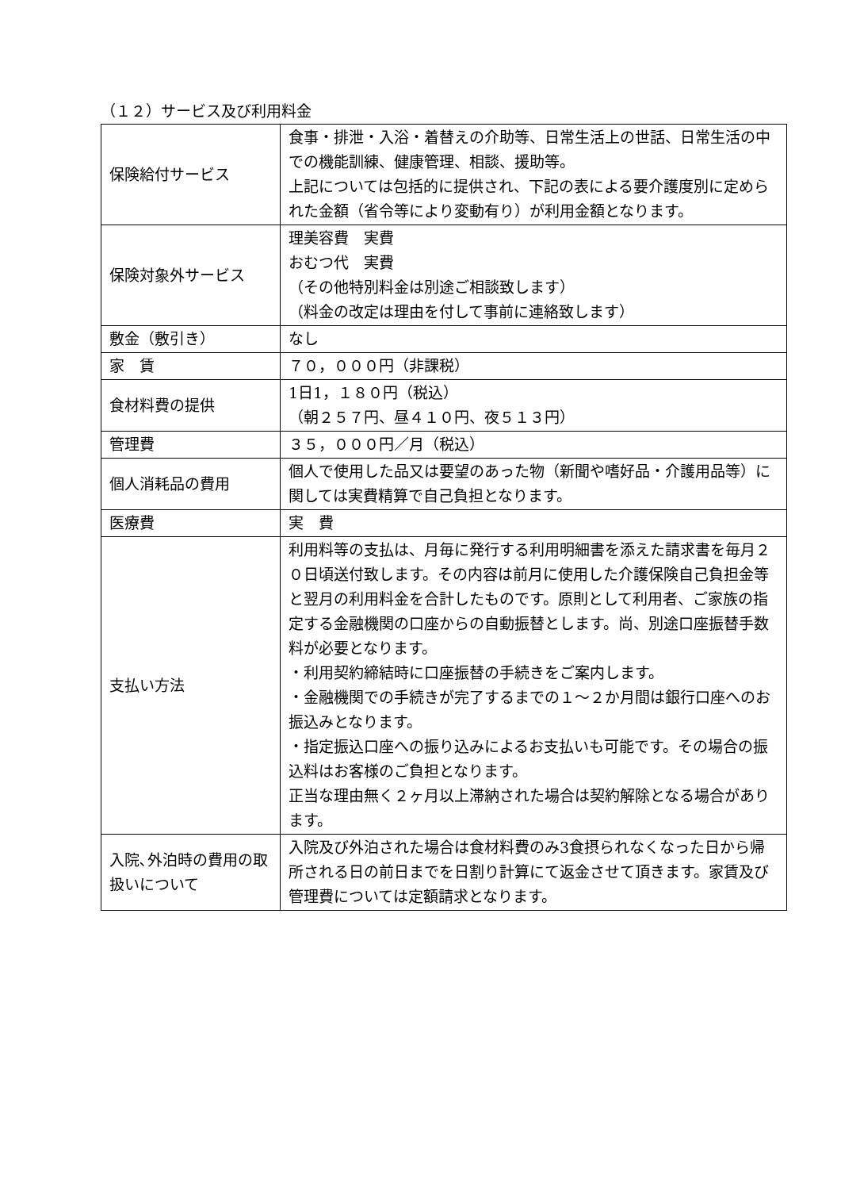（１２）サービス及び利用料金
| 保険給付サービス | 食事・排泄・入浴・着替えの介助等、日常生活上の世話、日常生活の中での機能訓練、健康管理、相談、援助等。 上記については包括的に提供され、下記の表による要介護度別に定められた金額（省令等により変動有り）が利用金額となります。 |
| 保険対象外サービス | 理美容費 実費 おむつ代 実費 （その他特別料金は別途ご相談致します） （料金の改定は理由を付して事前に連絡致します） |
| 敷金（敷引き） | なし |
| 家 賃 | ７０，０００円（非課税） |
| 食材料費の提供 | 1日1，１８０円（税込） （朝２５７円、昼４１０円、夜５１３円） |
| 管理費 | ３５，０００円／月（税込） |
| 個人消耗品の費用 | 個人で使用した品又は要望のあった物（新聞や嗜好品・介護用品等）に関しては実費精算で自己負担となります。 |
| 医療費 | 実 費 |
| 支払い方法 | 利用料等の支払は、月毎に発行する利用明細書を添えた請求書を毎月２０日頃送付致します。その内容は前月に使用した介護保険自己負担金等と翌月の利用料金を合計したものです。原則として利用者、ご家族の指定する金融機関の口座からの自動振替とします。尚、別途口座振替手数料が必要となります。 ・利用契約締結時に口座振替の手続きをご案内します。 ・金融機関での手続きが完了するまでの１～２か月間は銀行口座へのお振込みとなります。 ・指定振込口座への振り込みによるお支払いも可能です。その場合の振込料はお客様のご負担となります。 正当な理由無く２ヶ月以上滞納された場合は契約解除となる場合があります。 |
| 入院､外泊時の費用の取扱いについて | 入院及び外泊された場合は食材料費のみ3食摂られなくなった日から帰所される日の前日までを日割り計算にて返金させて頂きます。家賃及び管理費については定額請求となります。 |